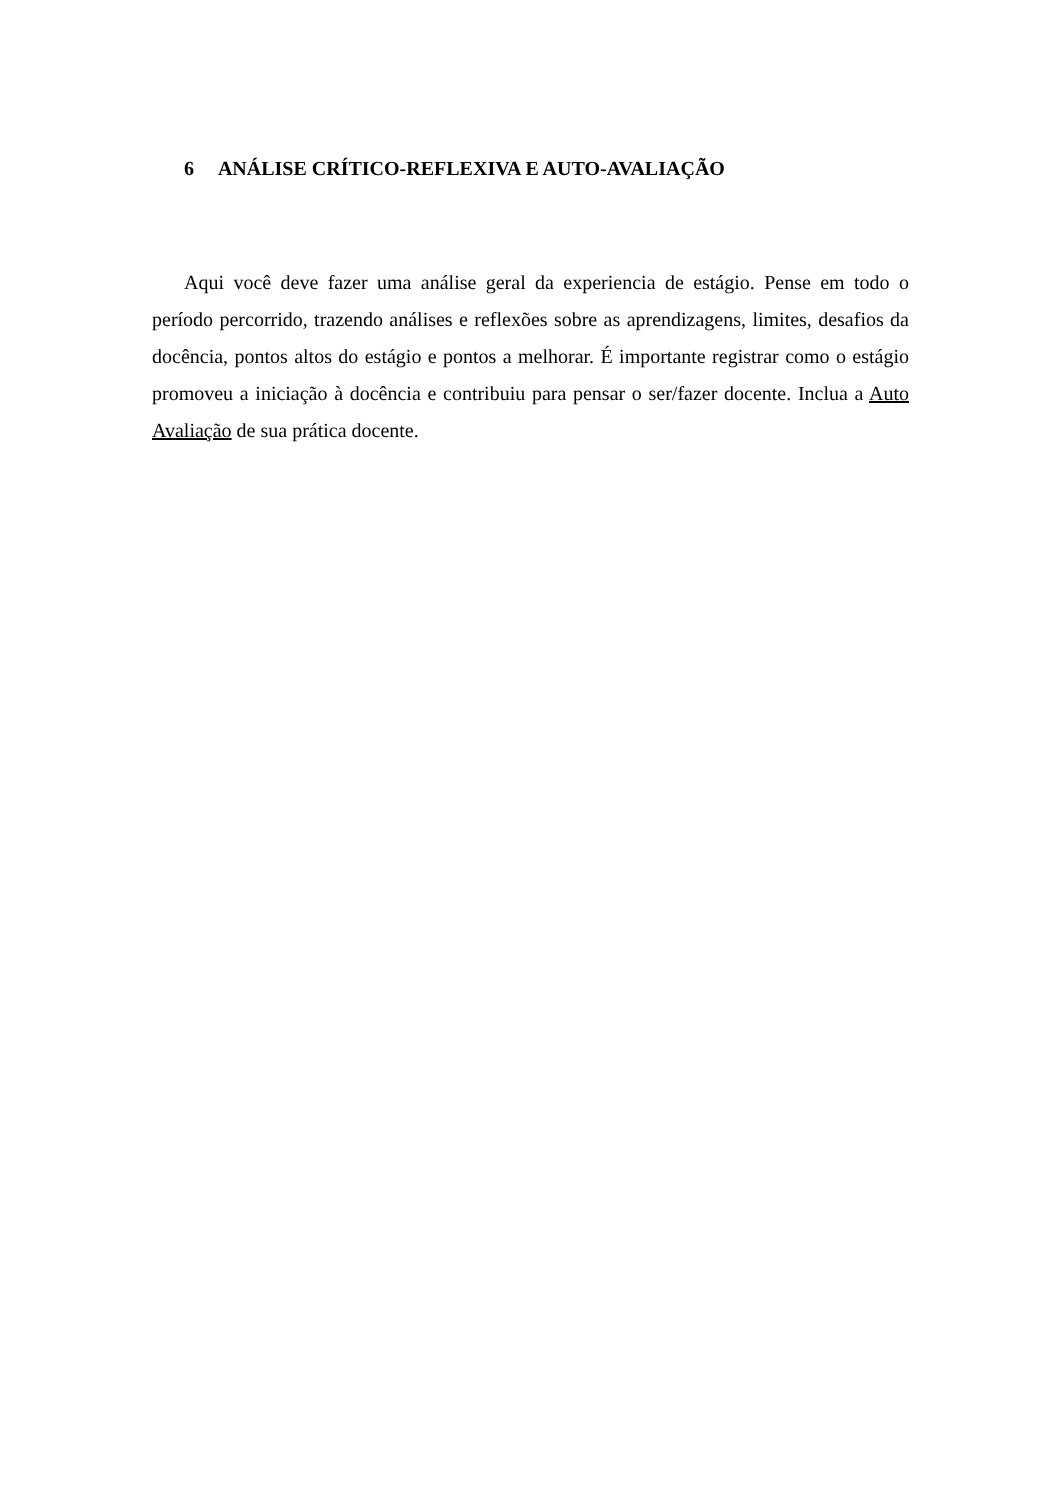6 ANÁLISE CRÍTICO-REFLEXIVA E AUTO-AVALIAÇÃO
Aqui você deve fazer uma análise geral da experiencia de estágio. Pense em todo o período percorrido, trazendo análises e reflexões sobre as aprendizagens, limites, desafios da docência, pontos altos do estágio e pontos a melhorar. É importante registrar como o estágio promoveu a iniciação à docência e contribuiu para pensar o ser/fazer docente. Inclua a Auto Avaliação de sua prática docente.